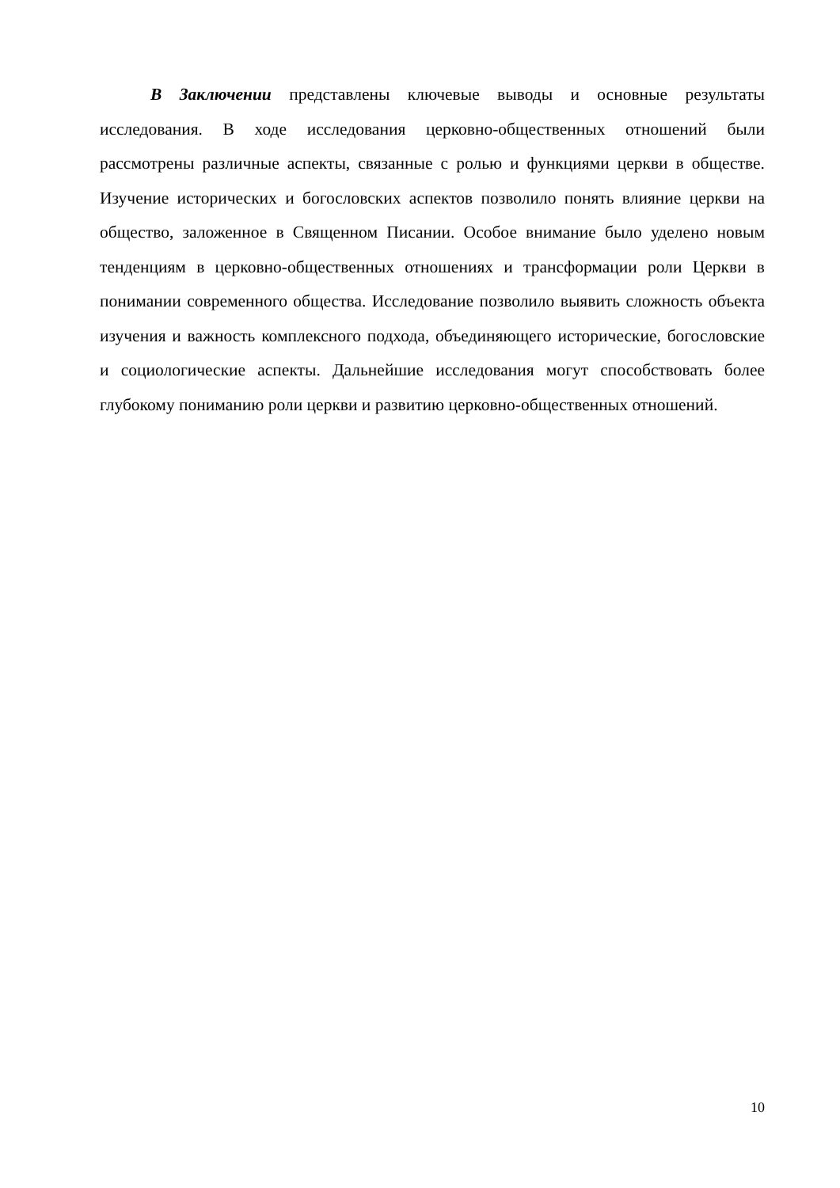В Заключении представлены ключевые выводы и основные результаты исследования. В ходе исследования церковно-общественных отношений были рассмотрены различные аспекты, связанные с ролью и функциями церкви в обществе. Изучение исторических и богословских аспектов позволило понять влияние церкви на общество, заложенное в Священном Писании. Особое внимание было уделено новым тенденциям в церковно-общественных отношениях и трансформации роли Церкви в понимании современного общества. Исследование позволило выявить сложность объекта изучения и важность комплексного подхода, объединяющего исторические, богословские и социологические аспекты. Дальнейшие исследования могут способствовать более глубокому пониманию роли церкви и развитию церковно-общественных отношений.
10